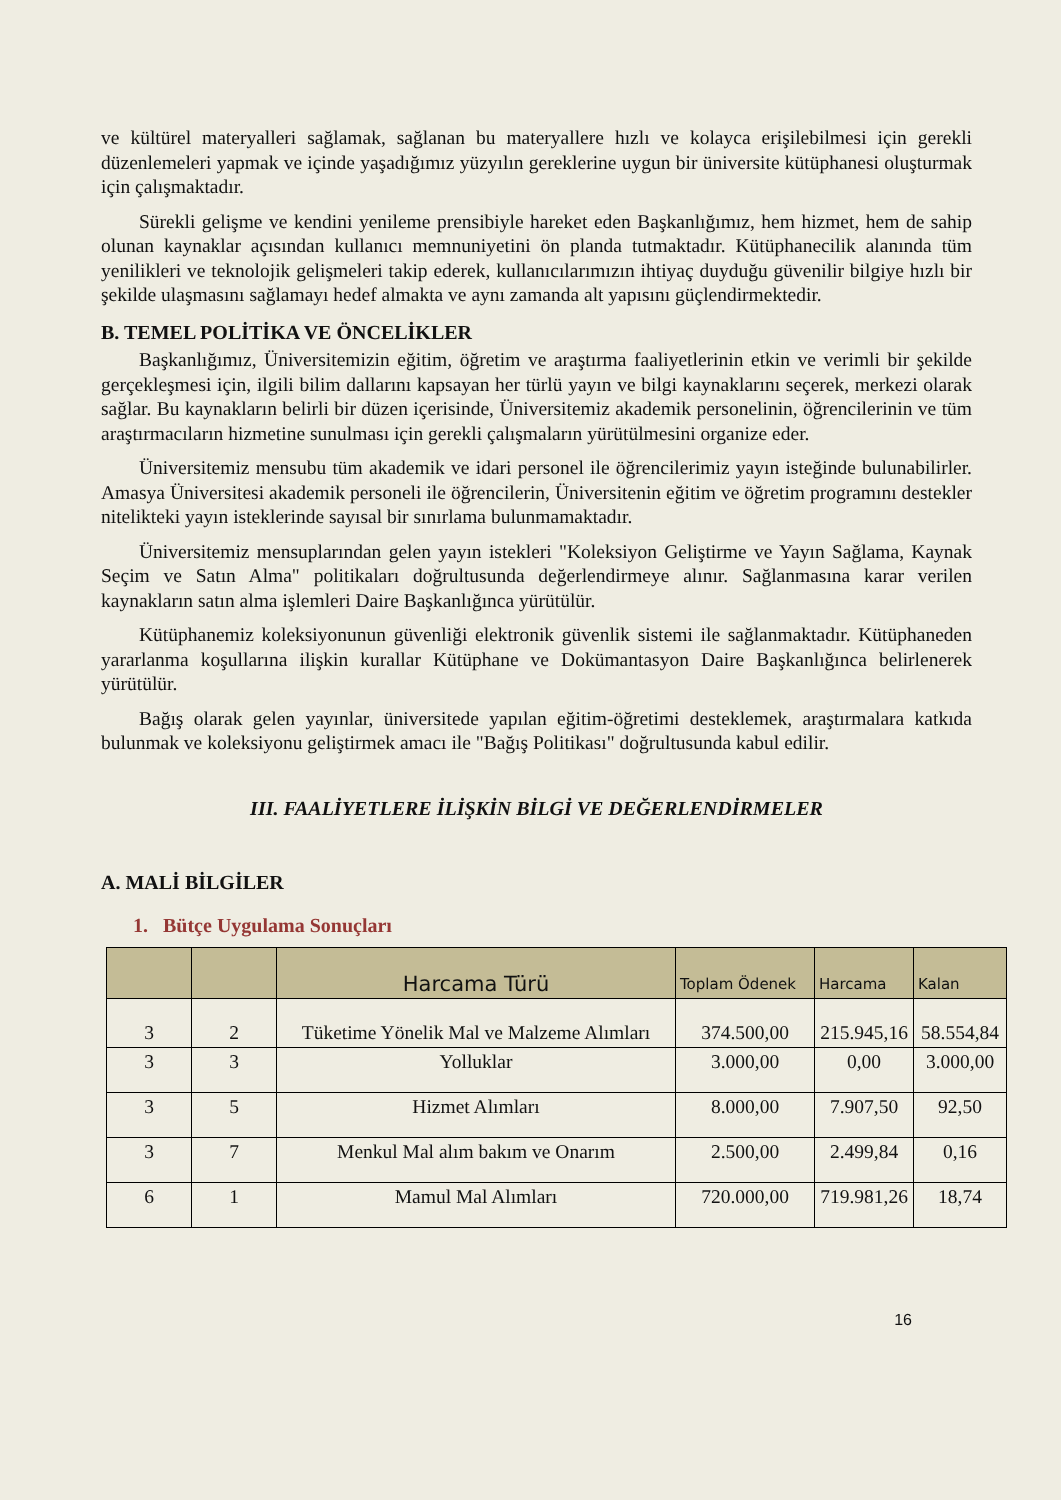ve kültürel materyalleri sağlamak, sağlanan bu materyallere hızlı ve kolayca erişilebilmesi için gerekli düzenlemeleri yapmak ve içinde yaşadığımız yüzyılın gereklerine uygun bir üniversite kütüphanesi oluşturmak için çalışmaktadır.
Sürekli gelişme ve kendini yenileme prensibiyle hareket eden Başkanlığımız, hem hizmet, hem de sahip olunan kaynaklar açısından kullanıcı memnuniyetini ön planda tutmaktadır. Kütüphanecilik alanında tüm yenilikleri ve teknolojik gelişmeleri takip ederek, kullanıcılarımızın ihtiyaç duyduğu güvenilir bilgiye hızlı bir şekilde ulaşmasını sağlamayı hedef almakta ve aynı zamanda alt yapısını güçlendirmektedir.
B. TEMEL POLİTİKA VE ÖNCELİKLER
Başkanlığımız, Üniversitemizin eğitim, öğretim ve araştırma faaliyetlerinin etkin ve verimli bir şekilde gerçekleşmesi için, ilgili bilim dallarını kapsayan her türlü yayın ve bilgi kaynaklarını seçerek, merkezi olarak sağlar. Bu kaynakların belirli bir düzen içerisinde, Üniversitemiz akademik personelinin, öğrencilerinin ve tüm araştırmacıların hizmetine sunulması için gerekli çalışmaların yürütülmesini organize eder.
Üniversitemiz mensubu tüm akademik ve idari personel ile öğrencilerimiz yayın isteğinde bulunabilirler. Amasya Üniversitesi akademik personeli ile öğrencilerin, Üniversitenin eğitim ve öğretim programını destekler nitelikteki yayın isteklerinde sayısal bir sınırlama bulunmamaktadır.
Üniversitemiz mensuplarından gelen yayın istekleri "Koleksiyon Geliştirme ve Yayın Sağlama, Kaynak Seçim ve Satın Alma" politikaları doğrultusunda değerlendirmeye alınır. Sağlanmasına karar verilen kaynakların satın alma işlemleri Daire Başkanlığınca yürütülür.
Kütüphanemiz koleksiyonunun güvenliği elektronik güvenlik sistemi ile sağlanmaktadır. Kütüphaneden yararlanma koşullarına ilişkin kurallar Kütüphane ve Dokümantasyon Daire Başkanlığınca belirlenerek yürütülür.
Bağış olarak gelen yayınlar, üniversitede yapılan eğitim-öğretimi desteklemek, araştırmalara katkıda bulunmak ve koleksiyonu geliştirmek amacı ile "Bağış Politikası" doğrultusunda kabul edilir.
III. FAALİYETLERE İLİŞKİN BİLGİ VE DEĞERLENDİRMELER
A. MALİ BİLGİLER
1. Bütçe Uygulama Sonuçları
| | | Harcama Türü | Toplam Ödenek | Harcama | Kalan |
| --- | --- | --- | --- | --- | --- |
| 3 | 2 | Tüketime Yönelik Mal ve Malzeme Alımları | 374.500,00 | 215.945,16 | 58.554,84 |
| 3 | 3 | Yolluklar | 3.000,00 | 0,00 | 3.000,00 |
| 3 | 5 | Hizmet Alımları | 8.000,00 | 7.907,50 | 92,50 |
| 3 | 7 | Menkul Mal alım bakım ve Onarım | 2.500,00 | 2.499,84 | 0,16 |
| 6 | 1 | Mamul Mal Alımları | 720.000,00 | 719.981,26 | 18,74 |
16